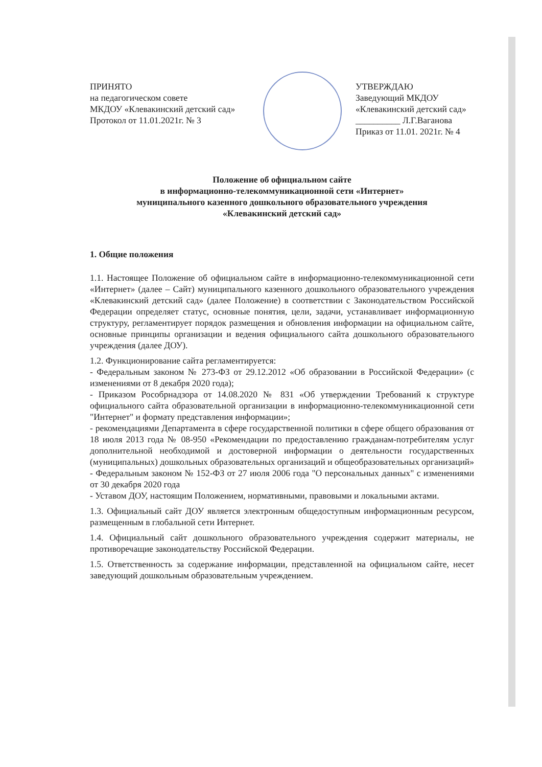ПРИНЯТО
на педагогическом совете
МКДОУ «Клевакинский детский сад»
Протокол от 11.01.2021г. № 3
УТВЕРЖДАЮ
Заведующий МКДОУ
«Клевакинский детский сад»
__________ Л.Г.Ваганова
Приказ от 11.01. 2021г. № 4
Положение об официальном сайте
в информационно-телекоммуникационной сети «Интернет»
муниципального казенного дошкольного образовательного учреждения
«Клевакинский детский сад»
1. Общие положения
1.1. Настоящее Положение об официальном сайте в информационно-телекоммуникационной сети «Интернет» (далее – Сайт) муниципального казенного дошкольного образовательного учреждения «Клевакинский детский сад» (далее Положение) в соответствии с Законодательством Российской Федерации определяет статус, основные понятия, цели, задачи, устанавливает информационную структуру, регламентирует порядок размещения и обновления информации на официальном сайте, основные принципы организации и ведения официального сайта дошкольного образовательного учреждения (далее ДОУ).
1.2. Функционирование сайта регламентируется:
- Федеральным законом № 273-ФЗ от 29.12.2012 «Об образовании в Российской Федерации» (с изменениями от 8 декабря 2020 года);
- Приказом Рособрнадзора от 14.08.2020 № 831 «Об утверждении Требований к структуре официального сайта образовательной организации в информационно-телекоммуникационной сети "Интернет" и формату представления информации»;
- рекомендациями Департамента в сфере государственной политики в сфере общего образования от 18 июля 2013 года № 08-950 «Рекомендации по предоставлению гражданам-потребителям услуг дополнительной необходимой и достоверной информации о деятельности государственных (муниципальных) дошкольных образовательных организаций и общеобразовательных организаций»
- Федеральным законом № 152-ФЗ от 27 июля 2006 года "О персональных данных" с изменениями от 30 декабря 2020 года
- Уставом ДОУ, настоящим Положением, нормативными, правовыми и локальными актами.
1.3. Официальный сайт ДОУ является электронным общедоступным информационным ресурсом, размещенным в глобальной сети Интернет.
1.4. Официальный сайт дошкольного образовательного учреждения содержит материалы, не противоречащие законодательству Российской Федерации.
1.5. Ответственность за содержание информации, представленной на официальном сайте, несет заведующий дошкольным образовательным учреждением.